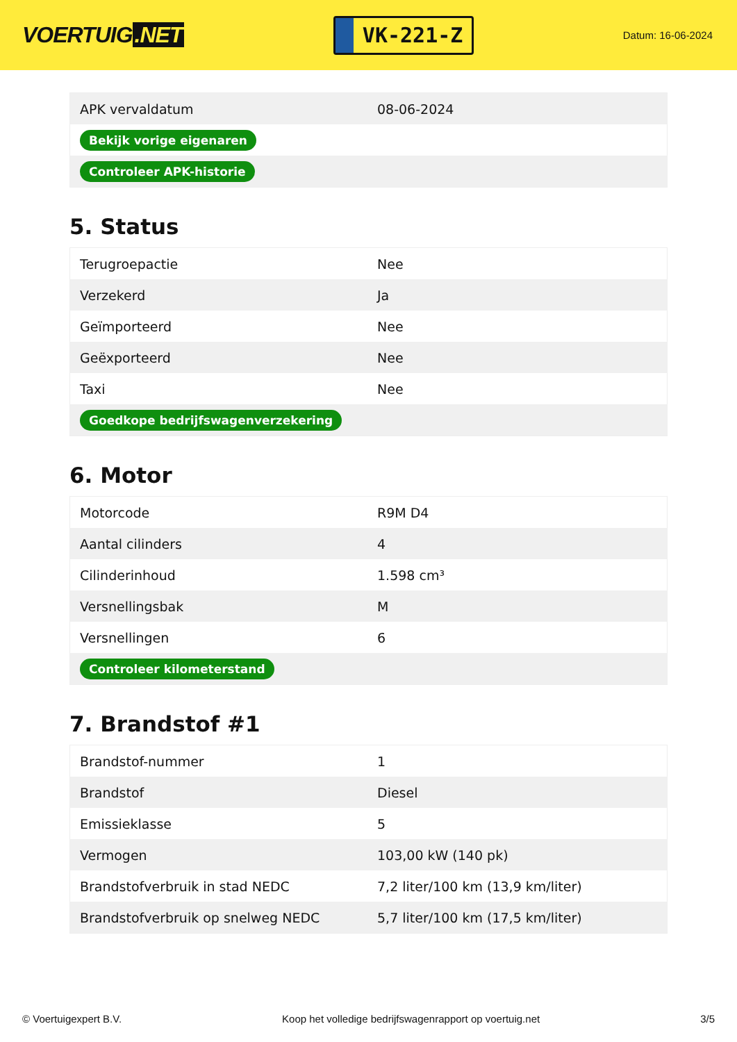VOERTUIG.NET
VK-221-Z
Datum: 16-06-2024
| APK vervaldatum | 08-06-2024 |
| Bekijk vorige eigenaren | |
| Controleer APK-historie | |
5. Status
| Terugroepactie | Nee |
| Verzekerd | Ja |
| Geïmporteerd | Nee |
| Geëxporteerd | Nee |
| Taxi | Nee |
| Goedkope bedrijfswagenverzekering | |
6. Motor
| Motorcode | R9M D4 |
| Aantal cilinders | 4 |
| Cilinderinhoud | 1.598 cm³ |
| Versnellingsbak | M |
| Versnellingen | 6 |
| Controleer kilometerstand | |
7. Brandstof #1
| Brandstof-nummer | 1 |
| Brandstof | Diesel |
| Emissieklasse | 5 |
| Vermogen | 103,00 kW (140 pk) |
| Brandstofverbruik in stad NEDC | 7,2 liter/100 km (13,9 km/liter) |
| Brandstofverbruik op snelweg NEDC | 5,7 liter/100 km (17,5 km/liter) |
© Voertuigexpert B.V. Koop het volledige bedrijfswagenrapport op voertuig.net 3/5